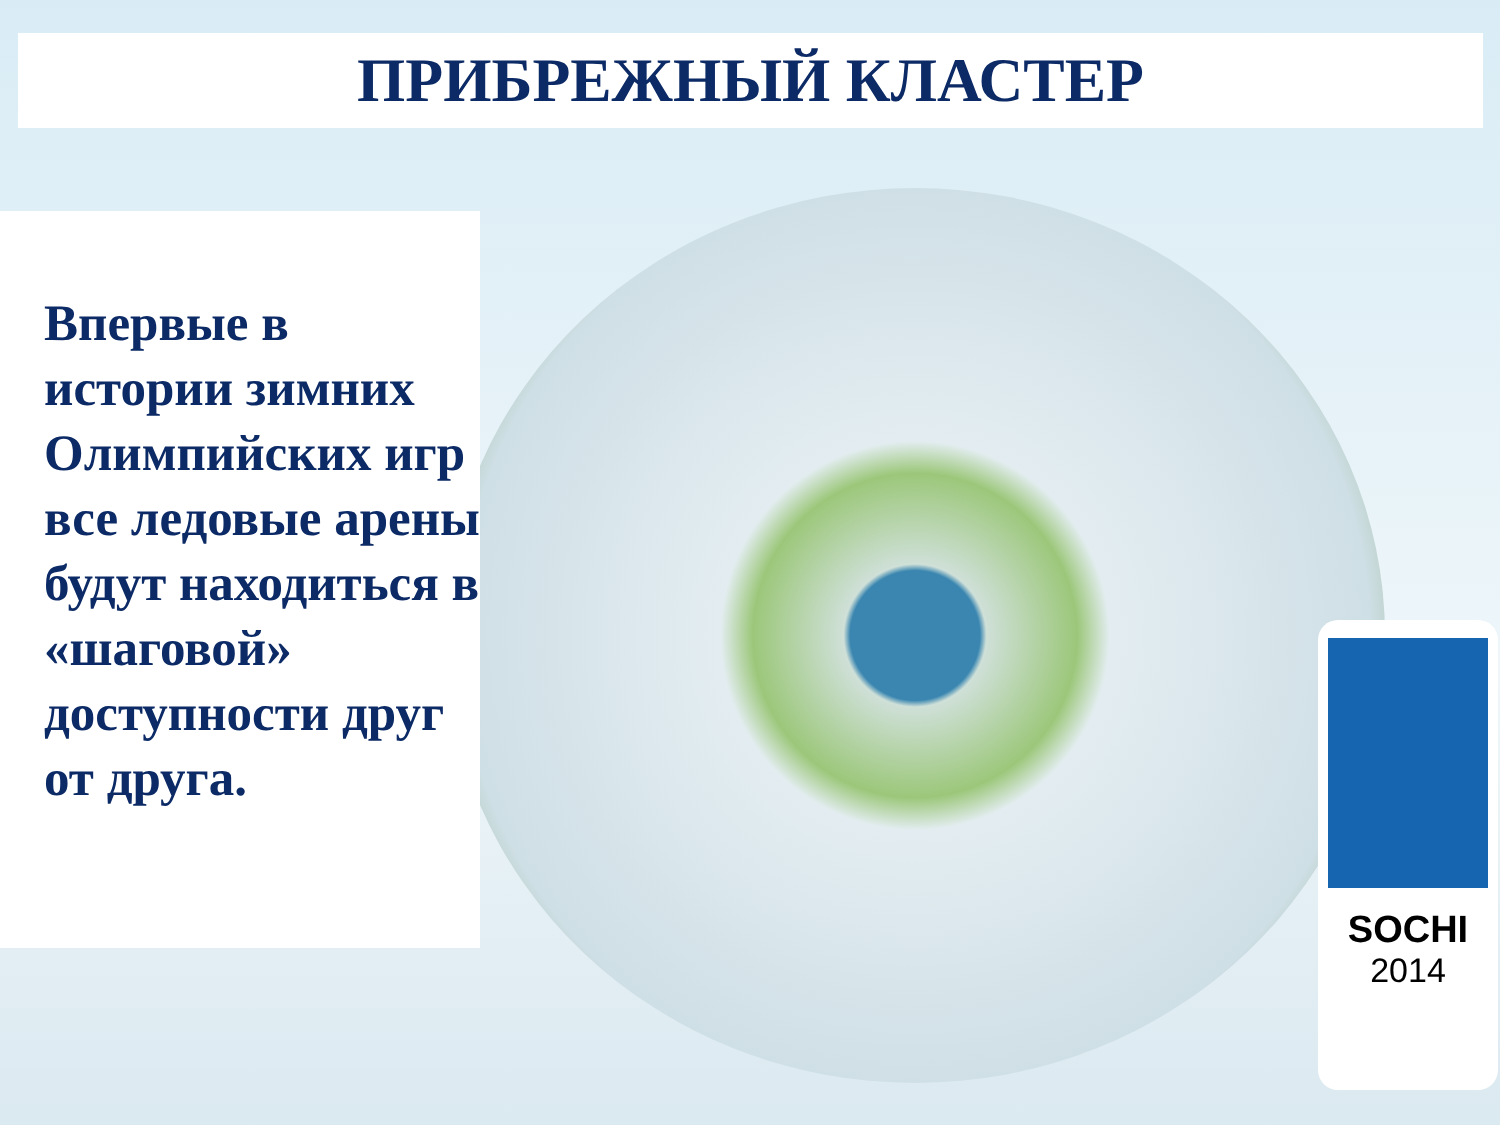ПРИБРЕЖНЫЙ КЛАСТЕР
Впервые в истории зимних Олимпийских игр все ледовые арены будут находиться в «шаговой» доступности друг от друга.
SOCHI
2014